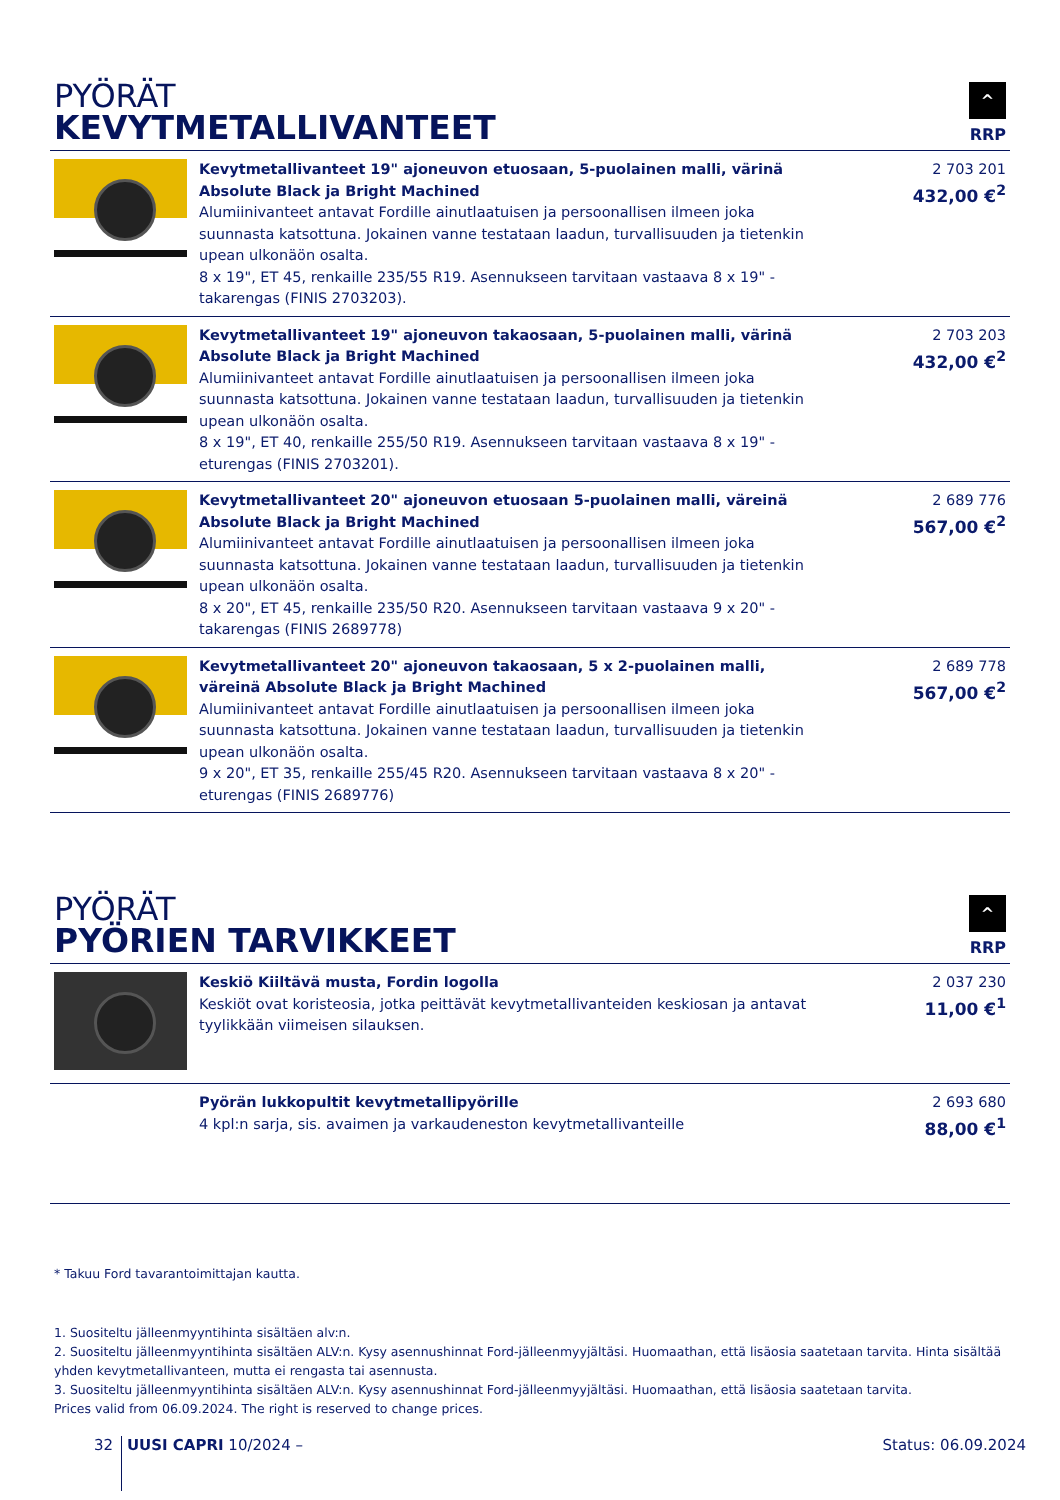PYÖRÄT
KEVYTMETALLIVANTEET
^
RRP
| | Kevytmetallivanteet 19" ajoneuvon etuosaan, 5-puolainen malli, värinä Absolute Black ja Bright Machined Alumiinivanteet antavat Fordille ainutlaatuisen ja persoonallisen ilmeen joka suunnasta katsottuna. Jokainen vanne testataan laadun, turvallisuuden ja tietenkin upean ulkonäön osalta. 8 x 19", ET 45, renkaille 235/55 R19. Asennukseen tarvitaan vastaava 8 x 19" -takarengas (FINIS 2703203). | 2 703 201 432,00 €<sup>2</sup> |
| | Kevytmetallivanteet 19" ajoneuvon takaosaan, 5-puolainen malli, värinä Absolute Black ja Bright Machined Alumiinivanteet antavat Fordille ainutlaatuisen ja persoonallisen ilmeen joka suunnasta katsottuna. Jokainen vanne testataan laadun, turvallisuuden ja tietenkin upean ulkonäön osalta. 8 x 19", ET 40, renkaille 255/50 R19. Asennukseen tarvitaan vastaava 8 x 19" -eturengas (FINIS 2703201). | 2 703 203 432,00 €<sup>2</sup> |
| | Kevytmetallivanteet 20" ajoneuvon etuosaan 5-puolainen malli, väreinä Absolute Black ja Bright Machined Alumiinivanteet antavat Fordille ainutlaatuisen ja persoonallisen ilmeen joka suunnasta katsottuna. Jokainen vanne testataan laadun, turvallisuuden ja tietenkin upean ulkonäön osalta. 8 x 20", ET 45, renkaille 235/50 R20. Asennukseen tarvitaan vastaava 9 x 20" -takarengas (FINIS 2689778) | 2 689 776 567,00 €<sup>2</sup> |
| | Kevytmetallivanteet 20" ajoneuvon takaosaan, 5 x 2-puolainen malli, väreinä Absolute Black ja Bright Machined Alumiinivanteet antavat Fordille ainutlaatuisen ja persoonallisen ilmeen joka suunnasta katsottuna. Jokainen vanne testataan laadun, turvallisuuden ja tietenkin upean ulkonäön osalta. 9 x 20", ET 35, renkaille 255/45 R20. Asennukseen tarvitaan vastaava 8 x 20" -eturengas (FINIS 2689776) | 2 689 778 567,00 €<sup>2</sup> |
PYÖRÄT
PYÖRIEN TARVIKKEET
^
RRP
| | Keskiö Kiiltävä musta, Fordin logolla Keskiöt ovat koristeosia, jotka peittävät kevytmetallivanteiden keskiosan ja antavat tyylikkään viimeisen silauksen. | 2 037 230 11,00 €<sup>1</sup> |
| | Pyörän lukkopultit kevytmetallipyörille 4 kpl:n sarja, sis. avaimen ja varkaudeneston kevytmetallivanteille | 2 693 680 88,00 €<sup>1</sup> |
* Takuu Ford tavarantoimittajan kautta.
1. Suositeltu jälleenmyyntihinta sisältäen alv:n.
2. Suositeltu jälleenmyyntihinta sisältäen ALV:n. Kysy asennushinnat Ford-jälleenmyyjältäsi. Huomaathan, että lisäosia saatetaan tarvita. Hinta sisältää yhden kevytmetallivanteen, mutta ei rengasta tai asennusta.
3. Suositeltu jälleenmyyntihinta sisältäen ALV:n. Kysy asennushinnat Ford-jälleenmyyjältäsi. Huomaathan, että lisäosia saatetaan tarvita.
Prices valid from 06.09.2024. The right is reserved to change prices.
32 UUSI CAPRI 10/2024 – Status: 06.09.2024